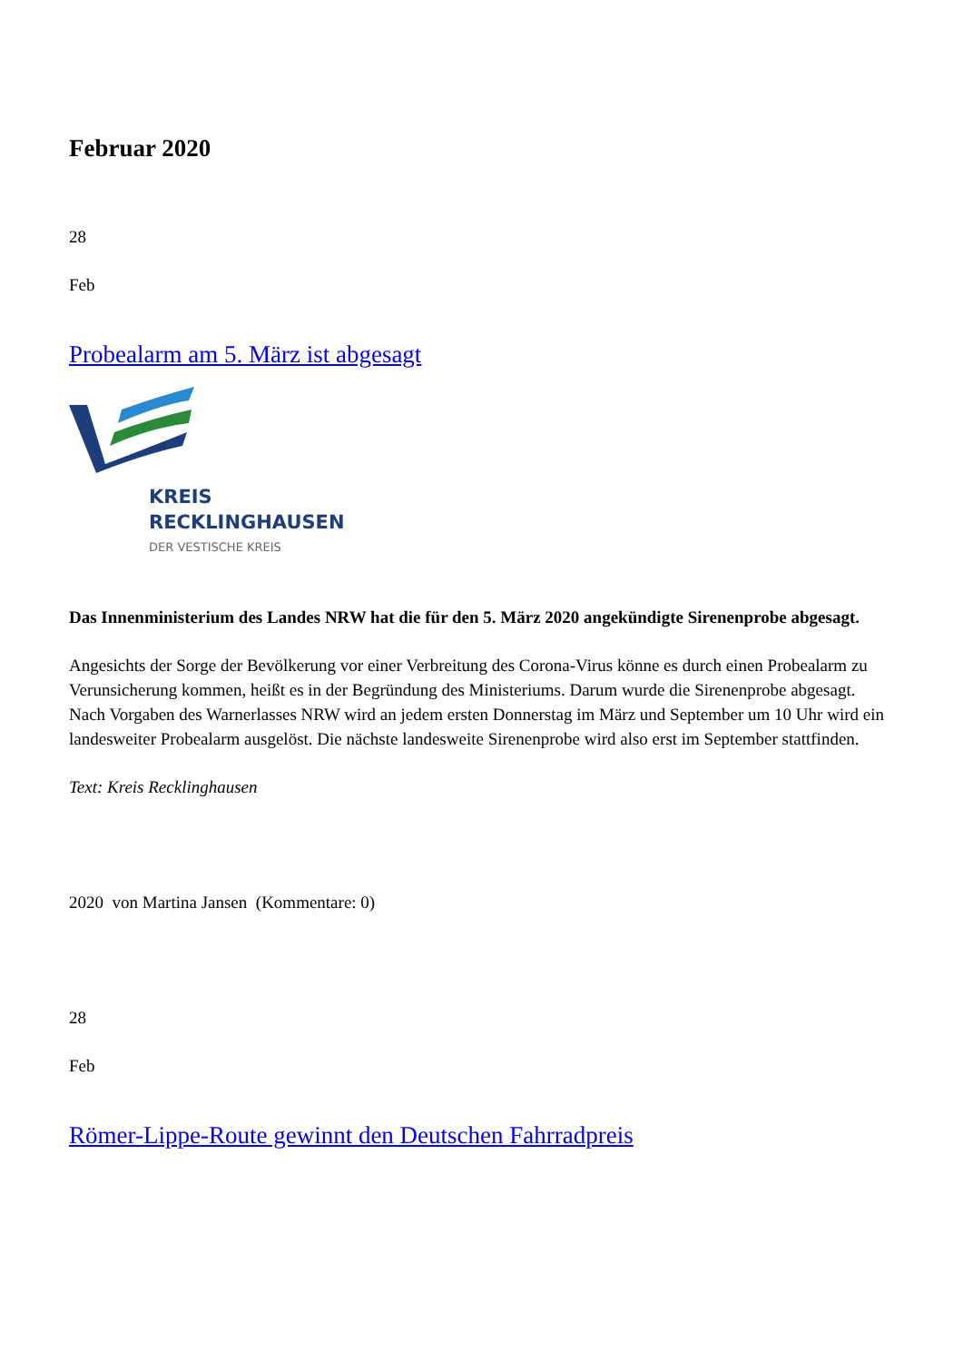Februar 2020
28
Feb
Probealarm am 5. März ist abgesagt
KREIS
RECKLINGHAUSEN
DER VESTISCHE KREIS
Das Innenministerium des Landes NRW hat die für den 5. März 2020 angekündigte Sirenenprobe abgesagt.
Angesichts der Sorge der Bevölkerung vor einer Verbreitung des Corona-Virus könne es durch einen Probealarm zu Verunsicherung kommen, heißt es in der Begründung des Ministeriums. Darum wurde die Sirenenprobe abgesagt.
Nach Vorgaben des Warnerlasses NRW wird an jedem ersten Donnerstag im März und September um 10 Uhr wird ein landesweiter Probealarm ausgelöst. Die nächste landesweite Sirenenprobe wird also erst im September stattfinden.
Text: Kreis Recklinghausen
2020 von Martina Jansen (Kommentare: 0)
28
Feb
Römer-Lippe-Route gewinnt den Deutschen Fahrradpreis